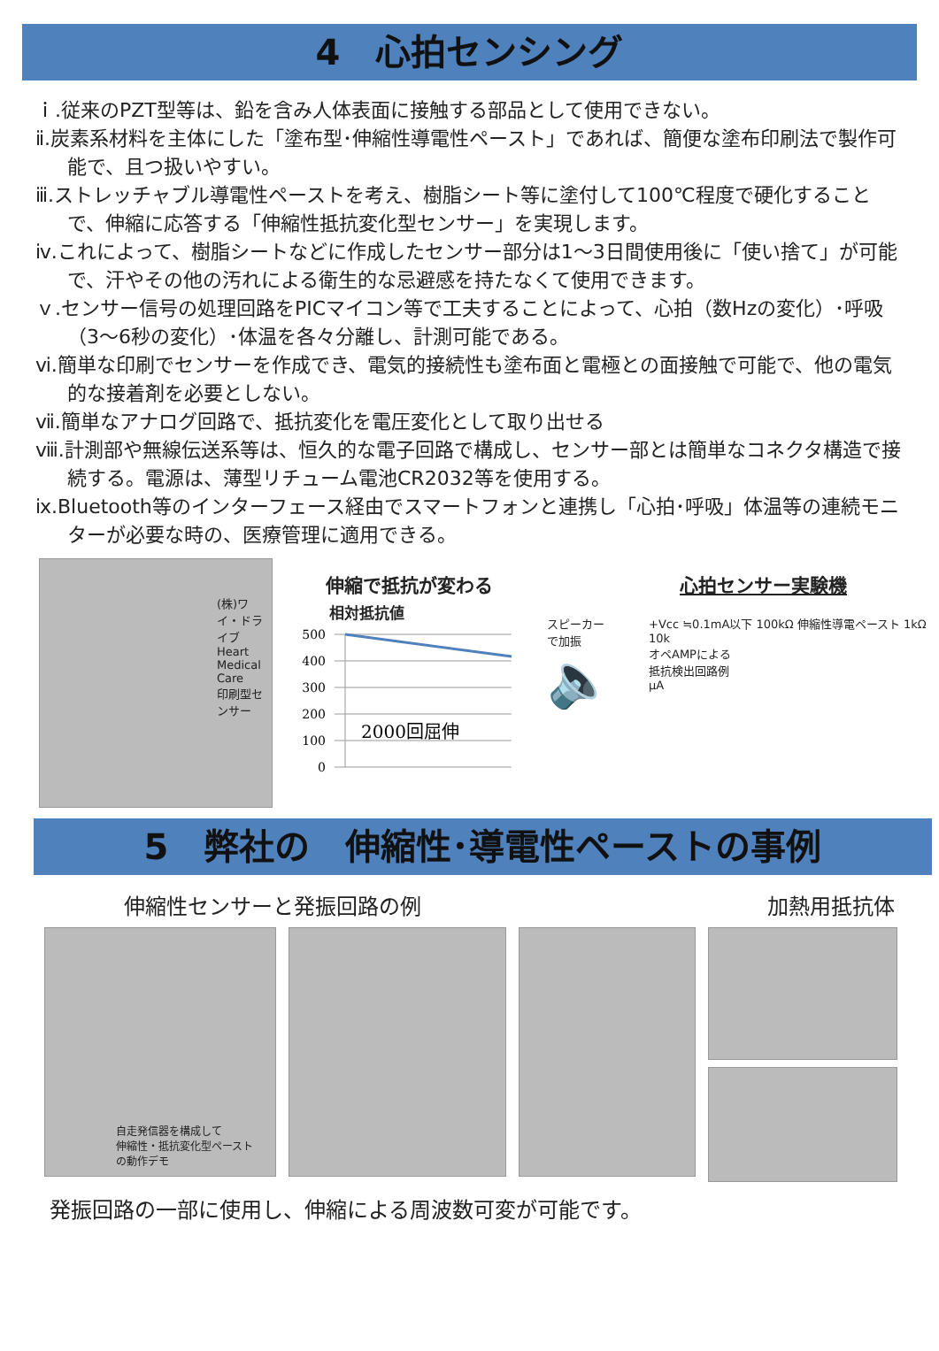4　心拍センシング
ｉ.従来のPZT型等は、鉛を含み人体表面に接触する部品として使用できない。
ⅱ.炭素系材料を主体にした「塗布型･伸縮性導電性ペースト」であれば、簡便な塗布印刷法で製作可能で、且つ扱いやすい。
ⅲ.ストレッチャブル導電性ペーストを考え、樹脂シート等に塗付して100℃程度で硬化することで、伸縮に応答する「伸縮性抵抗変化型センサー」を実現します。
ⅳ.これによって、樹脂シートなどに作成したセンサー部分は1～3日間使用後に「使い捨て」が可能で、汗やその他の汚れによる衛生的な忌避感を持たなくて使用できます。
ｖ.センサー信号の処理回路をPICマイコン等で工夫することによって、心拍（数Hzの変化）･呼吸（3～6秒の変化）･体温を各々分離し、計測可能である。
ⅵ.簡単な印刷でセンサーを作成でき、電気的接続性も塗布面と電極との面接触で可能で、他の電気的な接着剤を必要としない。
ⅶ.簡単なアナログ回路で、抵抗変化を電圧変化として取り出せる
ⅷ.計測部や無線伝送系等は、恒久的な電子回路で構成し、センサー部とは簡単なコネクタ構造で接続する。電源は、薄型リチューム電池CR2032等を使用する。
ⅸ.Bluetooth等のインターフェース経由でスマートフォンと連携し「心拍･呼吸」体温等の連続モニターが必要な時の、医療管理に適用できる。
(株)ワイ・ドライブ Heart Medical Care
印刷型センサー
伸縮で抵抗が変わる
相対抵抗値
500
400
300
200
100
0
2000回屈伸
心拍センサー実験機
スピーカー
で加振
🔈
+Vcc ≒0.1mA以下 100kΩ 伸縮性導電ペースト 1kΩ 10k
オペAMPによる
抵抗検出回路例
µA
5　弊社の　伸縮性･導電性ペーストの事例
伸縮性センサーと発振回路の例 加熱用抵抗体
自走発信器を構成して
伸縮性・抵抗変化型ペースト
の動作デモ
発振回路の一部に使用し、伸縮による周波数可変が可能です。